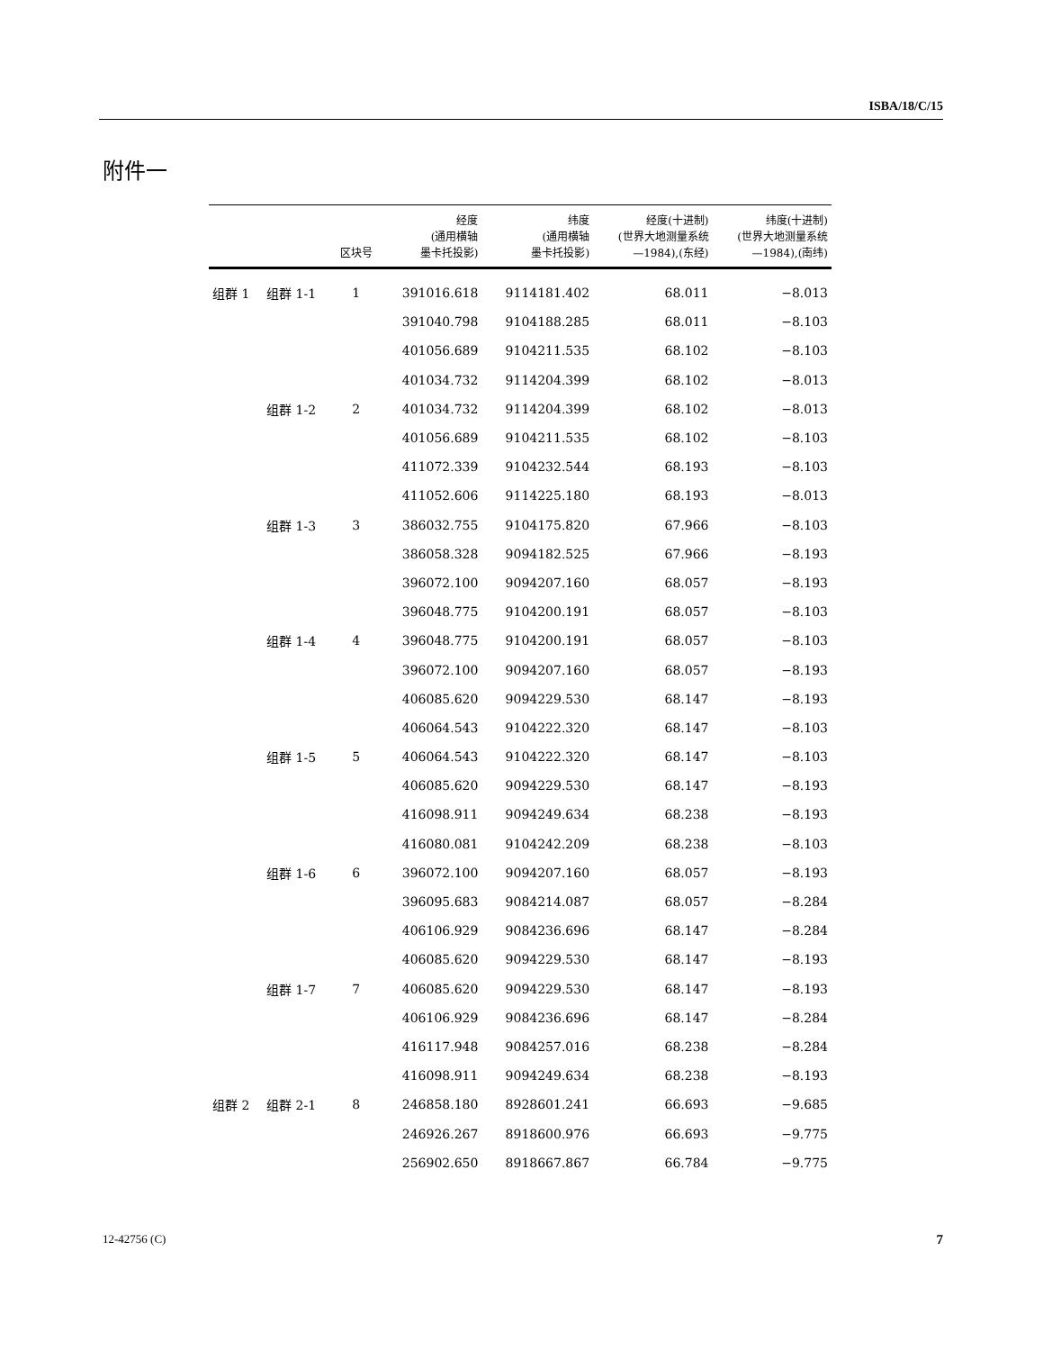ISBA/18/C/15
附件一
| | | 区块号 | 经度 (通用横轴 墨卡托投影) | 纬度 (通用横轴 墨卡托投影) | 经度(十进制) (世界大地测量系统 —1984),(东经) | 纬度(十进制) (世界大地测量系统 —1984),(南纬) |
| --- | --- | --- | --- | --- | --- | --- |
| 组群 1 | 组群 1-1 | 1 | 391016.618 | 9114181.402 | 68.011 | −8.013 |
| | | | 391040.798 | 9104188.285 | 68.011 | −8.103 |
| | | | 401056.689 | 9104211.535 | 68.102 | −8.103 |
| | | | 401034.732 | 9114204.399 | 68.102 | −8.013 |
| | 组群 1-2 | 2 | 401034.732 | 9114204.399 | 68.102 | −8.013 |
| | | | 401056.689 | 9104211.535 | 68.102 | −8.103 |
| | | | 411072.339 | 9104232.544 | 68.193 | −8.103 |
| | | | 411052.606 | 9114225.180 | 68.193 | −8.013 |
| | 组群 1-3 | 3 | 386032.755 | 9104175.820 | 67.966 | −8.103 |
| | | | 386058.328 | 9094182.525 | 67.966 | −8.193 |
| | | | 396072.100 | 9094207.160 | 68.057 | −8.193 |
| | | | 396048.775 | 9104200.191 | 68.057 | −8.103 |
| | 组群 1-4 | 4 | 396048.775 | 9104200.191 | 68.057 | −8.103 |
| | | | 396072.100 | 9094207.160 | 68.057 | −8.193 |
| | | | 406085.620 | 9094229.530 | 68.147 | −8.193 |
| | | | 406064.543 | 9104222.320 | 68.147 | −8.103 |
| | 组群 1-5 | 5 | 406064.543 | 9104222.320 | 68.147 | −8.103 |
| | | | 406085.620 | 9094229.530 | 68.147 | −8.193 |
| | | | 416098.911 | 9094249.634 | 68.238 | −8.193 |
| | | | 416080.081 | 9104242.209 | 68.238 | −8.103 |
| | 组群 1-6 | 6 | 396072.100 | 9094207.160 | 68.057 | −8.193 |
| | | | 396095.683 | 9084214.087 | 68.057 | −8.284 |
| | | | 406106.929 | 9084236.696 | 68.147 | −8.284 |
| | | | 406085.620 | 9094229.530 | 68.147 | −8.193 |
| | 组群 1-7 | 7 | 406085.620 | 9094229.530 | 68.147 | −8.193 |
| | | | 406106.929 | 9084236.696 | 68.147 | −8.284 |
| | | | 416117.948 | 9084257.016 | 68.238 | −8.284 |
| | | | 416098.911 | 9094249.634 | 68.238 | −8.193 |
| 组群 2 | 组群 2-1 | 8 | 246858.180 | 8928601.241 | 66.693 | −9.685 |
| | | | 246926.267 | 8918600.976 | 66.693 | −9.775 |
| | | | 256902.650 | 8918667.867 | 66.784 | −9.775 |
12-42756 (C) 7